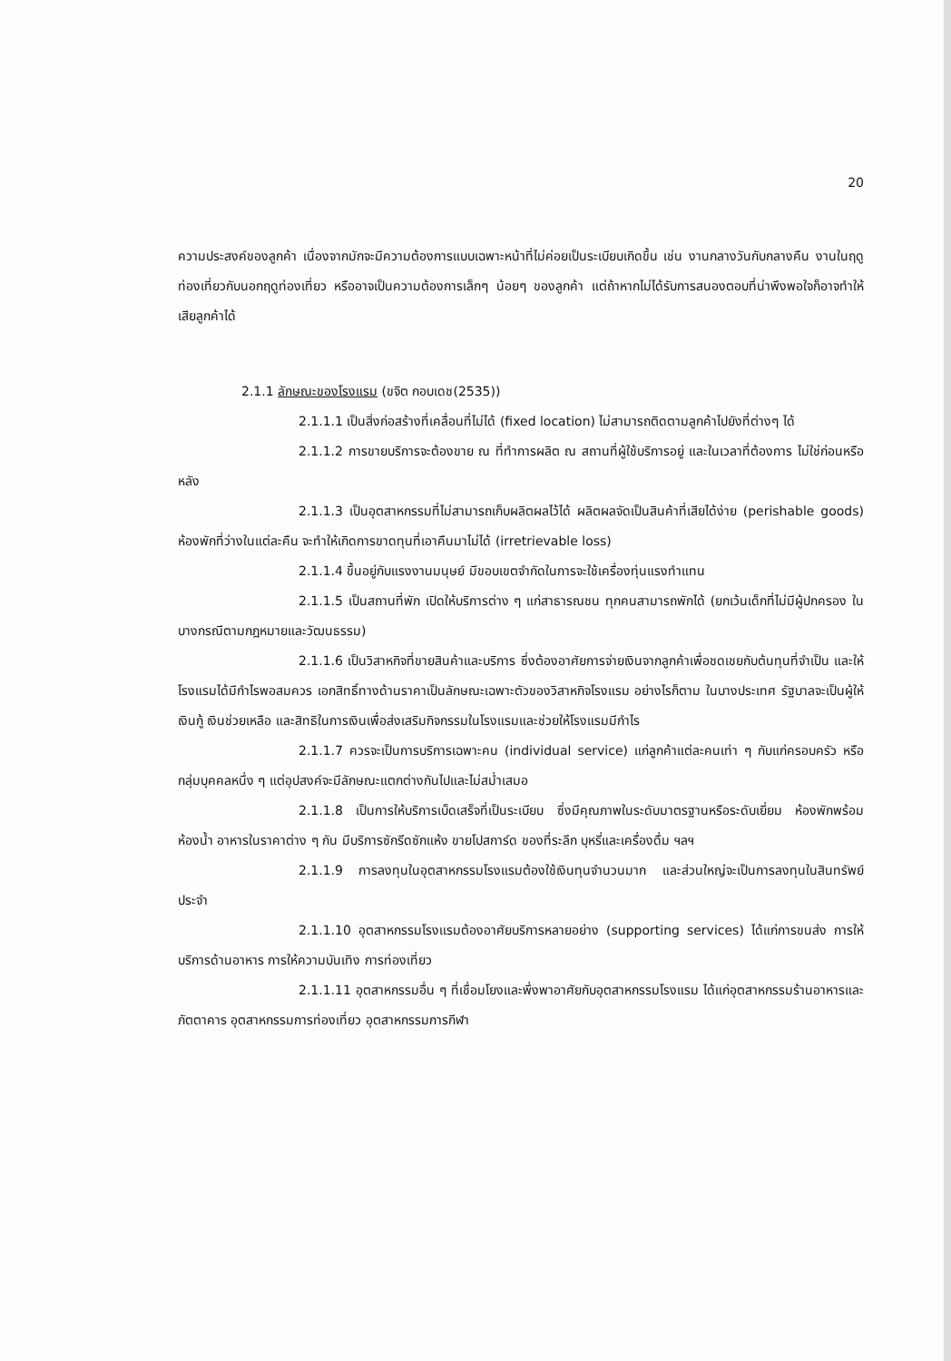20
ความประสงค์ของลูกค้า เนื่องจากมักจะมีความต้องการแบบเฉพาะหน้าที่ไม่ค่อยเป็นระเบียบเกิดขึ้น เช่น งานกลางวันกับกลางคืน งานในฤดูท่องเที่ยวกับนอกฤดูท่องเที่ยว หรืออาจเป็นความต้องการเล็กๆ น้อยๆ ของลูกค้า แต่ถ้าหากไม่ได้รับการสนองตอบที่น่าพึงพอใจก็อาจทำให้เสียลูกค้าได้
2.1.1 ลักษณะของโรงแรม (ขจิต กอบเดช(2535))
2.1.1.1 เป็นสิ่งก่อสร้างที่เคลื่อนที่ไม่ได้ (fixed location) ไม่สามารถติดตามลูกค้าไปยังที่ต่างๆ ได้
2.1.1.2 การขายบริการจะต้องขาย ณ ที่ทำการผลิต ณ สถานที่ผู้ใช้บริการอยู่ และในเวลาที่ต้องการ ไม่ใช่ก่อนหรือหลัง
2.1.1.3 เป็นอุตสาหกรรมที่ไม่สามารถเก็บผลิตผลไว้ได้ ผลิตผลจัดเป็นสินค้าที่เสียได้ง่าย (perishable goods) ห้องพักที่ว่างในแต่ละคืน จะทำให้เกิดการขาดทุนที่เอาคืนมาไม่ได้ (irretrievable loss)
2.1.1.4 ขึ้นอยู่กับแรงงานมนุษย์ มีขอบเขตจำกัดในการจะใช้เครื่องทุ่นแรงทำแทน
2.1.1.5 เป็นสถานที่พัก เปิดให้บริการต่าง ๆ แก่สาธารณชน ทุกคนสามารถพักได้ (ยกเว้นเด็กที่ไม่มีผู้ปกครอง ในบางกรณีตามกฎหมายและวัฒนธรรม)
2.1.1.6 เป็นวิสาหกิจที่ขายสินค้าและบริการ ซึ่งต้องอาศัยการจ่ายเงินจากลูกค้าเพื่อชดเชยกับต้นทุนที่จำเป็น และให้โรงแรมได้มีกำไรพอสมควร เอกสิทธิ์ทางด้านราคาเป็นลักษณะเฉพาะตัวของวิสาหกิจโรงแรม อย่างไรก็ตาม ในบางประเทศ รัฐบาลจะเป็นผู้ให้เงินกู้ เงินช่วยเหลือ และสิทธิในการเงินเพื่อส่งเสริมกิจกรรมในโรงแรมและช่วยให้โรงแรมมีกำไร
2.1.1.7 ควรจะเป็นการบริการเฉพาะคน (individual service) แก่ลูกค้าแต่ละคนเท่า ๆ กับแก่ครอบครัว หรือกลุ่มบุคคลหนึ่ง ๆ แต่อุปสงค์จะมีลักษณะแตกต่างกันไปและไม่สม่ำเสมอ
2.1.1.8 เป็นการให้บริการเบ็ดเสร็จที่เป็นระเบียบ ซึ่งมีคุณภาพในระดับมาตรฐานหรือระดับเยี่ยม ห้องพักพร้อมห้องน้ำ อาหารในราคาต่าง ๆ กัน มีบริการซักรีดซักแห้ง ขายโปสการ์ด ของที่ระลึก บุหรี่และเครื่องดื่ม ฯลฯ
2.1.1.9 การลงทุนในอุตสาหกรรมโรงแรมต้องใช้เงินทุนจำนวนมาก และส่วนใหญ่จะเป็นการลงทุนในสินทรัพย์ประจำ
2.1.1.10 อุตสาหกรรมโรงแรมต้องอาศัยบริการหลายอย่าง (supporting services) ได้แก่การขนส่ง การให้บริการด้านอาหาร การให้ความบันเทิง การท่องเที่ยว
2.1.1.11 อุตสาหกรรมอื่น ๆ ที่เชื่อมโยงและพึ่งพาอาศัยกับอุตสาหกรรมโรงแรม ได้แก่อุตสาหกรรมร้านอาหารและภัตตาคาร อุตสาหกรรมการท่องเที่ยว อุตสาหกรรมการกีฬา